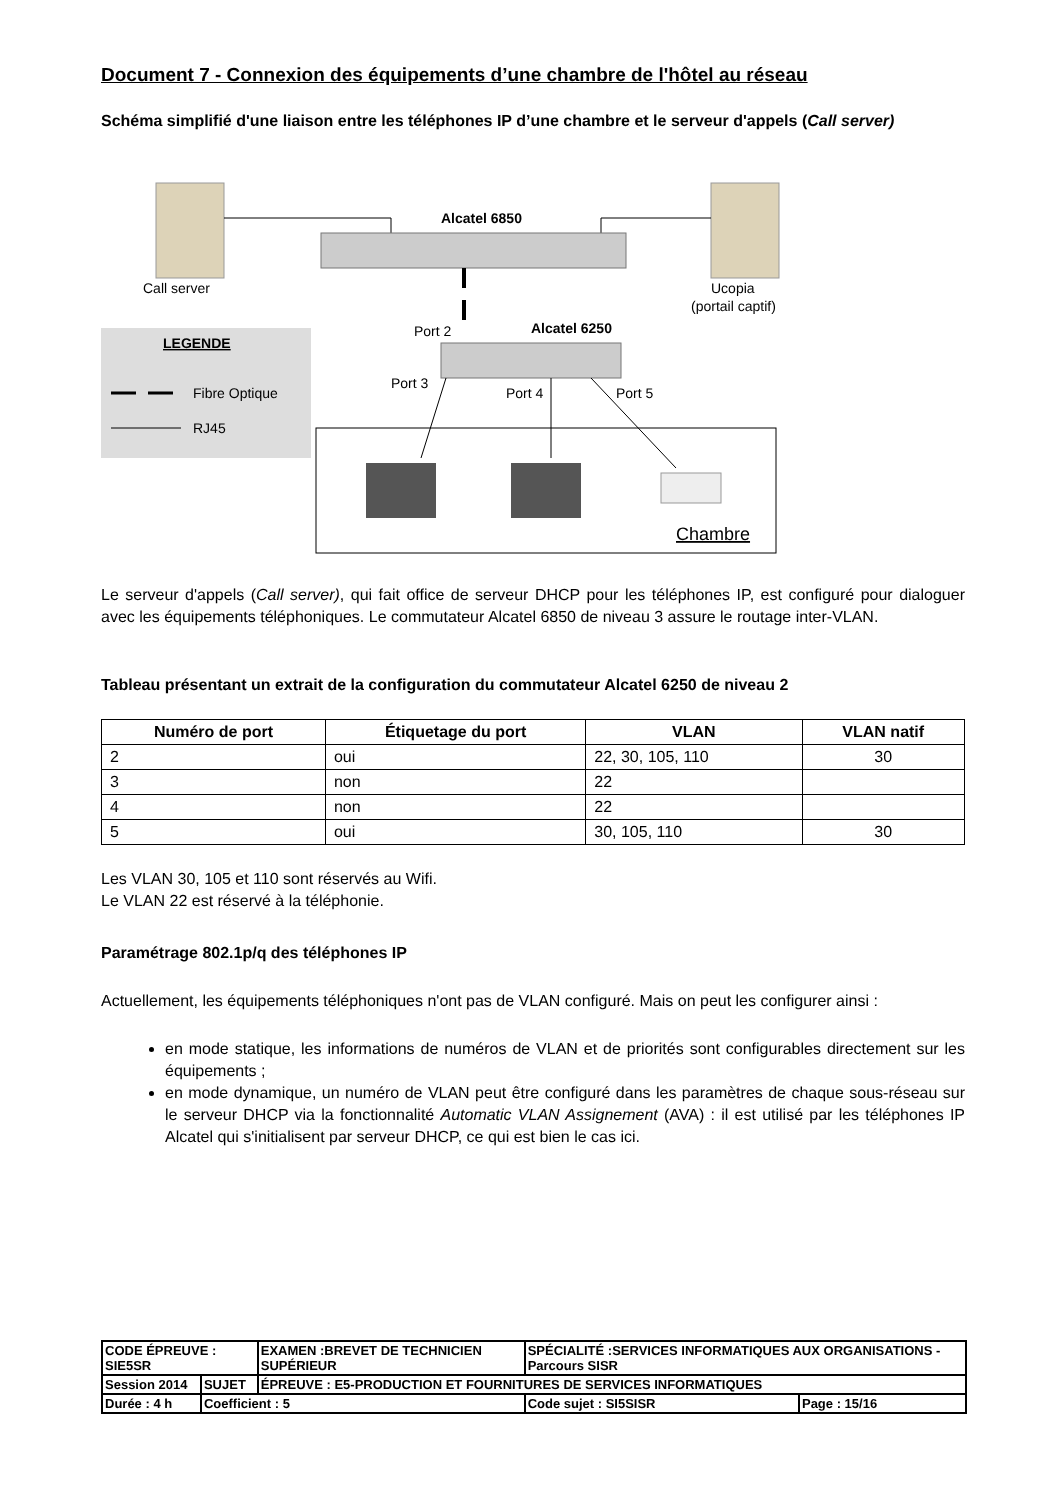Document 7 - Connexion des équipements d’une chambre de l'hôtel au réseau
Schéma simplifié d'une liaison entre les téléphones IP d’une chambre et le serveur d'appels (Call server)
Call server
Ucopia
(portail captif)
Alcatel 6850
Port 2
Alcatel 6250
Port 3
Port 4
Port 5
LEGENDE
Fibre Optique
RJ45
Chambre
Le serveur d'appels (Call server), qui fait office de serveur DHCP pour les téléphones IP, est configuré pour dialoguer avec les équipements téléphoniques. Le commutateur Alcatel 6850 de niveau 3 assure le routage inter-VLAN.
Tableau présentant un extrait de la configuration du commutateur Alcatel 6250 de niveau 2
| Numéro de port | Étiquetage du port | VLAN | VLAN natif |
| --- | --- | --- | --- |
| 2 | oui | 22, 30, 105, 110 | 30 |
| 3 | non | 22 | |
| 4 | non | 22 | |
| 5 | oui | 30, 105, 110 | 30 |
Les VLAN 30, 105 et 110 sont réservés au Wifi.
Le VLAN 22 est réservé à la téléphonie.
Paramétrage 802.1p/q des téléphones IP
Actuellement, les équipements téléphoniques n'ont pas de VLAN configuré. Mais on peut les configurer ainsi :
en mode statique, les informations de numéros de VLAN et de priorités sont configurables directement sur les équipements ;
en mode dynamique, un numéro de VLAN peut être configuré dans les paramètres de chaque sous-réseau sur le serveur DHCP via la fonctionnalité Automatic VLAN Assignement (AVA) : il est utilisé par les téléphones IP Alcatel qui s'initialisent par serveur DHCP, ce qui est bien le cas ici.
| CODE ÉPREUVE : SIE5SR | | EXAMEN :BREVET DE TECHNICIEN SUPÉRIEUR | SPÉCIALITÉ :SERVICES INFORMATIQUES AUX ORGANISATIONS - Parcours SISR | |
| Session 2014 | SUJET | ÉPREUVE : E5-PRODUCTION ET FOURNITURES DE SERVICES INFORMATIQUES | | |
| Durée : 4 h | Coefficient : 5 | | Code sujet : SI5SISR | Page : 15/16 |